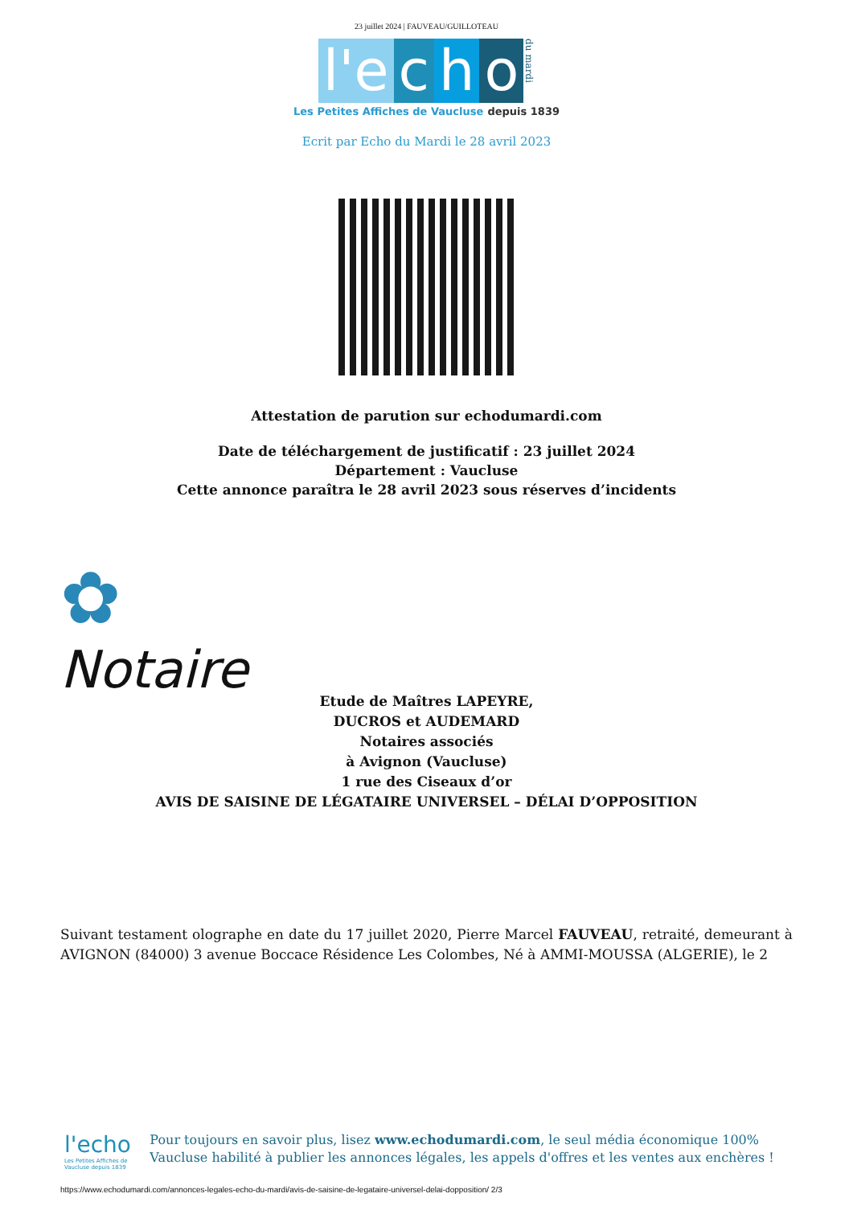23 juillet 2024 | FAUVEAU/GUILLOTEAU
l'e c h o du mardi
Les Petites Affiches de Vaucluse depuis 1839
Ecrit par Echo du Mardi le 28 avril 2023
Attestation de parution sur echodumardi.com
Date de téléchargement de justificatif : 23 juillet 2024
Département : Vaucluse
Cette annonce paraîtra le 28 avril 2023 sous réserves d’incidents
✿
Notaire
Etude de Maîtres LAPEYRE,
DUCROS et AUDEMARD
Notaires associés
à Avignon (Vaucluse)
1 rue des Ciseaux d’or
AVIS DE SAISINE DE LÉGATAIRE UNIVERSEL – DÉLAI D’OPPOSITION
Suivant testament olographe en date du 17 juillet 2020, Pierre Marcel FAUVEAU, retraité, demeurant à AVIGNON (84000) 3 avenue Boccace Résidence Les Colombes, Né à AMMI-MOUSSA (ALGERIE), le 2
l'echo
Les Petites Affiches de Vaucluse depuis 1839
Pour toujours en savoir plus, lisez www.echodumardi.com, le seul média économique 100% Vaucluse habilité à publier les annonces légales, les appels d'offres et les ventes aux enchères !
https://www.echodumardi.com/annonces-legales-echo-du-mardi/avis-de-saisine-de-legataire-universel-delai-dopposition/ 2/3